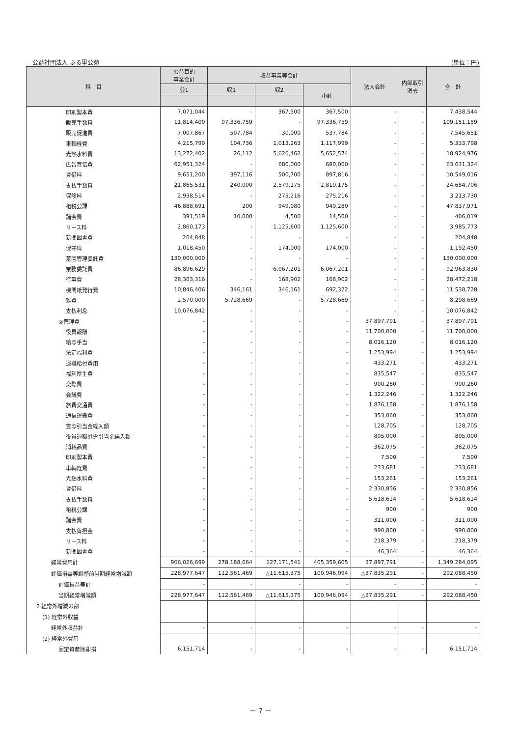公益社団法人 ふる里公苑 (単位：円)
| 科 目 | 公益目的 事業会計 | 収益事業等会計 | | | 法人会計 | 内部取引 消去 | 合 計 |
| --- | --- | --- | --- | --- | --- | --- | --- |
| | 公1 | 収1 | 収2 | 小計 | | | |
| 印刷製本費 | 7,071,044 | - | 367,500 | 367,500 | - | - | 7,438,544 |
| 販売手数料 | 11,814,400 | 97,336,759 | - | 97,336,759 | - | - | 109,151,159 |
| 販売促進費 | 7,007,867 | 507,784 | 30,000 | 537,784 | - | - | 7,545,651 |
| 車輌経費 | 4,215,799 | 104,736 | 1,013,263 | 1,117,999 | - | - | 5,333,798 |
| 光熱水料費 | 13,272,402 | 26,112 | 5,626,462 | 5,652,574 | - | - | 18,924,976 |
| 広告宣伝費 | 62,951,324 | - | 680,000 | 680,000 | - | - | 63,631,324 |
| 賃借料 | 9,651,200 | 397,116 | 500,700 | 897,816 | - | - | 10,549,016 |
| 支払手数料 | 21,865,531 | 240,000 | 2,579,175 | 2,819,175 | - | - | 24,684,706 |
| 保険料 | 2,938,514 | - | 275,216 | 275,216 | - | - | 3,213,730 |
| 租税公課 | 46,888,691 | 200 | 949,080 | 949,280 | - | - | 47,837,971 |
| 諸会費 | 391,519 | 10,000 | 4,500 | 14,500 | - | - | 406,019 |
| リース料 | 2,860,173 | - | 1,125,600 | 1,125,600 | - | - | 3,985,773 |
| 新聞図書費 | 204,848 | - | - | - | - | - | 204,848 |
| 保守料 | 1,018,450 | - | 174,000 | 174,000 | - | - | 1,192,450 |
| 墓園管理委託費 | 130,000,000 | - | - | - | - | - | 130,000,000 |
| 業務委託費 | 86,896,629 | - | 6,067,201 | 6,067,201 | - | - | 92,963,830 |
| 行事費 | 28,303,316 | - | 168,902 | 168,902 | - | - | 28,472,218 |
| 機関紙発行費 | 10,846,406 | 346,161 | 346,161 | 692,322 | - | - | 11,538,728 |
| 雑費 | 2,570,000 | 5,728,669 | - | 5,728,669 | - | - | 8,298,669 |
| 支払利息 | 10,076,842 | - | - | - | - | - | 10,076,842 |
| ②管理費 | - | - | - | - | 37,897,791 | - | 37,897,791 |
| 役員報酬 | - | - | - | - | 11,700,000 | - | 11,700,000 |
| 給与手当 | - | - | - | - | 8,016,120 | - | 8,016,120 |
| 法定福利費 | - | - | - | - | 1,253,994 | - | 1,253,994 |
| 退職給付費用 | - | - | - | - | 433,271 | - | 433,271 |
| 福利厚生費 | - | - | - | - | 835,547 | - | 835,547 |
| 交際費 | - | - | - | - | 900,260 | - | 900,260 |
| 会議費 | - | - | - | - | 1,322,246 | - | 1,322,246 |
| 旅費交通費 | - | - | - | - | 1,876,158 | - | 1,876,158 |
| 通信運搬費 | - | - | - | - | 353,060 | - | 353,060 |
| 賞与引当金繰入額 | - | - | - | - | 128,705 | - | 128,705 |
| 役員退職慰労引当金繰入額 | - | - | - | - | 805,000 | - | 805,000 |
| 消耗品費 | - | - | - | - | 362,075 | - | 362,075 |
| 印刷製本費 | - | - | - | - | 7,500 | - | 7,500 |
| 車輌経費 | - | - | - | - | 233,681 | - | 233,681 |
| 光熱水料費 | - | - | - | - | 153,261 | - | 153,261 |
| 賃借料 | - | - | - | - | 2,330,856 | - | 2,330,856 |
| 支払手数料 | - | - | - | - | 5,618,614 | - | 5,618,614 |
| 租税公課 | - | - | - | - | 900 | - | 900 |
| 諸会費 | - | - | - | - | 311,000 | - | 311,000 |
| 支払負担金 | - | - | - | - | 990,800 | - | 990,800 |
| リース料 | - | - | - | - | 218,379 | - | 218,379 |
| 新聞図書費 | - | - | - | - | 46,364 | - | 46,364 |
| 経常費用計 | 906,026,699 | 278,188,064 | 127,171,541 | 405,359,605 | 37,897,791 | - | 1,349,284,095 |
| 評価損益等調整前当期経常増減額 | 228,977,647 | 112,561,469 | △11,615,375 | 100,946,094 | △37,835,291 | - | 292,088,450 |
| 評価損益等計 | - | - | - | - | - | - | - |
| 当期経常増減額 | 228,977,647 | 112,561,469 | △11,615,375 | 100,946,094 | △37,835,291 | - | 292,088,450 |
| 2 経常外増減の部 | | | | | | | |
| (1) 経常外収益 | | | | | | | |
| 経常外収益計 | - | - | - | - | - | - | - |
| (2) 経常外費用 | | | | | | | |
| 固定資産除却損 | 6,151,714 | - | - | - | - | - | 6,151,714 |
－ 7 －